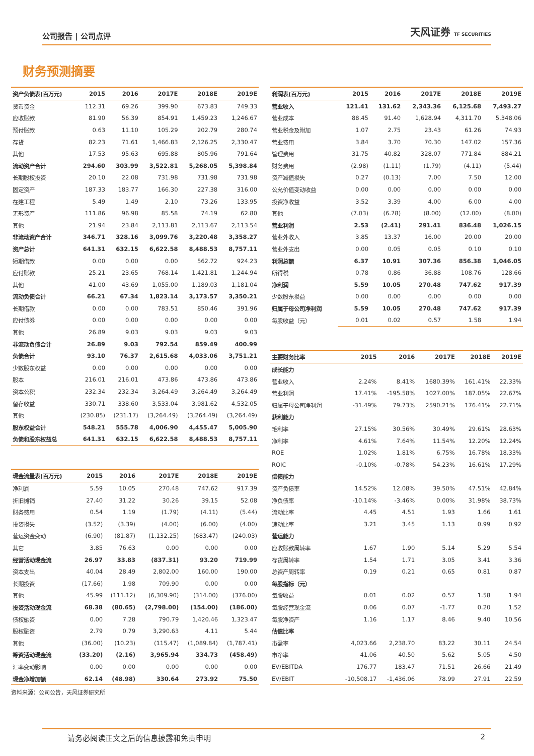公司报告 | 公司点评
天风证券 TF SECURITIES
财务预测摘要
| 资产负债表(百万元) | 2015 | 2016 | 2017E | 2018E | 2019E |
| --- | --- | --- | --- | --- | --- |
| 货币资金 | 112.31 | 69.26 | 399.90 | 673.83 | 749.33 |
| 应收账款 | 81.90 | 56.39 | 854.91 | 1,459.23 | 1,246.67 |
| 预付账款 | 0.63 | 11.10 | 105.29 | 202.79 | 280.74 |
| 存货 | 82.23 | 71.61 | 1,466.83 | 2,126.25 | 2,330.47 |
| 其他 | 17.53 | 95.63 | 695.88 | 805.96 | 791.64 |
| 流动资产合计 | 294.60 | 303.99 | 3,522.81 | 5,268.05 | 5,398.84 |
| 长期股权投资 | 20.10 | 22.08 | 731.98 | 731.98 | 731.98 |
| 固定资产 | 187.33 | 183.77 | 166.30 | 227.38 | 316.00 |
| 在建工程 | 5.49 | 1.49 | 2.10 | 73.26 | 133.95 |
| 无形资产 | 111.86 | 96.98 | 85.58 | 74.19 | 62.80 |
| 其他 | 21.94 | 23.84 | 2,113.81 | 2,113.67 | 2,113.54 |
| 非流动资产合计 | 346.71 | 328.16 | 3,099.76 | 3,220.48 | 3,358.27 |
| 资产总计 | 641.31 | 632.15 | 6,622.58 | 8,488.53 | 8,757.11 |
| 短期借款 | 0.00 | 0.00 | 0.00 | 562.72 | 924.23 |
| 应付账款 | 25.21 | 23.65 | 768.14 | 1,421.81 | 1,244.94 |
| 其他 | 41.00 | 43.69 | 1,055.00 | 1,189.03 | 1,181.04 |
| 流动负债合计 | 66.21 | 67.34 | 1,823.14 | 3,173.57 | 3,350.21 |
| 长期借款 | 0.00 | 0.00 | 783.51 | 850.46 | 391.96 |
| 应付债券 | 0.00 | 0.00 | 0.00 | 0.00 | 0.00 |
| 其他 | 26.89 | 9.03 | 9.03 | 9.03 | 9.03 |
| 非流动负债合计 | 26.89 | 9.03 | 792.54 | 859.49 | 400.99 |
| 负债合计 | 93.10 | 76.37 | 2,615.68 | 4,033.06 | 3,751.21 |
| 少数股东权益 | 0.00 | 0.00 | 0.00 | 0.00 | 0.00 |
| 股本 | 216.01 | 216.01 | 473.86 | 473.86 | 473.86 |
| 资本公积 | 232.34 | 232.34 | 3,264.49 | 3,264.49 | 3,264.49 |
| 留存收益 | 330.71 | 338.60 | 3,533.04 | 3,981.62 | 4,532.05 |
| 其他 | (230.85) | (231.17) | (3,264.49) | (3,264.49) | (3,264.49) |
| 股东权益合计 | 548.21 | 555.78 | 4,006.90 | 4,455.47 | 5,005.90 |
| 负债和股东权益总 | 641.31 | 632.15 | 6,622.58 | 8,488.53 | 8,757.11 |
| 现金流量表(百万元) | 2015 | 2016 | 2017E | 2018E | 2019E |
| --- | --- | --- | --- | --- | --- |
| 净利润 | 5.59 | 10.05 | 270.48 | 747.62 | 917.39 |
| 折旧摊销 | 27.40 | 31.22 | 30.26 | 39.15 | 52.08 |
| 财务费用 | 0.54 | 1.19 | (1.79) | (4.11) | (5.44) |
| 投资损失 | (3.52) | (3.39) | (4.00) | (6.00) | (4.00) |
| 营运资金变动 | (6.90) | (81.87) | (1,132.25) | (683.47) | (240.03) |
| 其它 | 3.85 | 76.63 | 0.00 | 0.00 | 0.00 |
| 经营活动现金流 | 26.97 | 33.83 | (837.31) | 93.20 | 719.99 |
| 资本支出 | 40.04 | 28.49 | 2,802.00 | 160.00 | 190.00 |
| 长期投资 | (17.66) | 1.98 | 709.90 | 0.00 | 0.00 |
| 其他 | 45.99 | (111.12) | (6,309.90) | (314.00) | (376.00) |
| 投资活动现金流 | 68.38 | (80.65) | (2,798.00) | (154.00) | (186.00) |
| 债权融资 | 0.00 | 7.28 | 790.79 | 1,420.46 | 1,323.47 |
| 股权融资 | 2.79 | 0.79 | 3,290.63 | 4.11 | 5.44 |
| 其他 | (36.00) | (10.23) | (115.47) | (1,089.84) | (1,787.41) |
| 筹资活动现金流 | (33.20) | (2.16) | 3,965.94 | 334.73 | (458.49) |
| 汇率变动影响 | 0.00 | 0.00 | 0.00 | 0.00 | 0.00 |
| 现金净增加额 | 62.14 | (48.98) | 330.64 | 273.92 | 75.50 |
资料来源：公司公告，天风证券研究所
| 利润表(百万元) | 2015 | 2016 | 2017E | 2018E | 2019E |
| --- | --- | --- | --- | --- | --- |
| 营业收入 | 121.41 | 131.62 | 2,343.36 | 6,125.68 | 7,493.27 |
| 营业成本 | 88.45 | 91.40 | 1,628.94 | 4,311.70 | 5,348.06 |
| 营业税金及附加 | 1.07 | 2.75 | 23.43 | 61.26 | 74.93 |
| 营业费用 | 3.84 | 3.70 | 70.30 | 147.02 | 157.36 |
| 管理费用 | 31.75 | 40.82 | 328.07 | 771.84 | 884.21 |
| 财务费用 | (2.98) | (1.11) | (1.79) | (4.11) | (5.44) |
| 资产减值损失 | 0.27 | (0.13) | 7.00 | 7.50 | 12.00 |
| 公允价值变动收益 | 0.00 | 0.00 | 0.00 | 0.00 | 0.00 |
| 投资净收益 | 3.52 | 3.39 | 4.00 | 6.00 | 4.00 |
| 其他 | (7.03) | (6.78) | (8.00) | (12.00) | (8.00) |
| 营业利润 | 2.53 | (2.41) | 291.41 | 836.48 | 1,026.15 |
| 营业外收入 | 3.85 | 13.37 | 16.00 | 20.00 | 20.00 |
| 营业外支出 | 0.00 | 0.05 | 0.05 | 0.10 | 0.10 |
| 利润总额 | 6.37 | 10.91 | 307.36 | 856.38 | 1,046.05 |
| 所得税 | 0.78 | 0.86 | 36.88 | 108.76 | 128.66 |
| 净利润 | 5.59 | 10.05 | 270.48 | 747.62 | 917.39 |
| 少数股东损益 | 0.00 | 0.00 | 0.00 | 0.00 | 0.00 |
| 归属于母公司净利润 | 5.59 | 10.05 | 270.48 | 747.62 | 917.39 |
| 每股收益（元） | 0.01 | 0.02 | 0.57 | 1.58 | 1.94 |
| 主要财务比率 | 2015 | 2016 | 2017E | 2018E | 2019E |
| --- | --- | --- | --- | --- | --- |
| 成长能力 | | | | | |
| 营业收入 | 2.24% | 8.41% | 1680.39% | 161.41% | 22.33% |
| 营业利润 | 17.41% | -195.58% | 1027.00% | 187.05% | 22.67% |
| 归属于母公司净利润 | -31.49% | 79.73% | 2590.21% | 176.41% | 22.71% |
| 获利能力 | | | | | |
| 毛利率 | 27.15% | 30.56% | 30.49% | 29.61% | 28.63% |
| 净利率 | 4.61% | 7.64% | 11.54% | 12.20% | 12.24% |
| ROE | 1.02% | 1.81% | 6.75% | 16.78% | 18.33% |
| ROIC | -0.10% | -0.78% | 54.23% | 16.61% | 17.29% |
| 偿债能力 | | | | | |
| 资产负债率 | 14.52% | 12.08% | 39.50% | 47.51% | 42.84% |
| 净负债率 | -10.14% | -3.46% | 0.00% | 31.98% | 38.73% |
| 流动比率 | 4.45 | 4.51 | 1.93 | 1.66 | 1.61 |
| 速动比率 | 3.21 | 3.45 | 1.13 | 0.99 | 0.92 |
| 营运能力 | | | | | |
| 应收账款周转率 | 1.67 | 1.90 | 5.14 | 5.29 | 5.54 |
| 存货周转率 | 1.54 | 1.71 | 3.05 | 3.41 | 3.36 |
| 总资产周转率 | 0.19 | 0.21 | 0.65 | 0.81 | 0.87 |
| 每股指标（元） | | | | | |
| 每股收益 | 0.01 | 0.02 | 0.57 | 1.58 | 1.94 |
| 每股经营现金流 | 0.06 | 0.07 | -1.77 | 0.20 | 1.52 |
| 每股净资产 | 1.16 | 1.17 | 8.46 | 9.40 | 10.56 |
| 估值比率 | | | | | |
| 市盈率 | 4,023.66 | 2,238.70 | 83.22 | 30.11 | 24.54 |
| 市净率 | 41.06 | 40.50 | 5.62 | 5.05 | 4.50 |
| EV/EBITDA | 176.77 | 183.47 | 71.51 | 26.66 | 21.49 |
| EV/EBIT | -10,508.17 | -1,436.06 | 78.99 | 27.91 | 22.59 |
请务必阅读正文之后的信息披露和免责申明 2